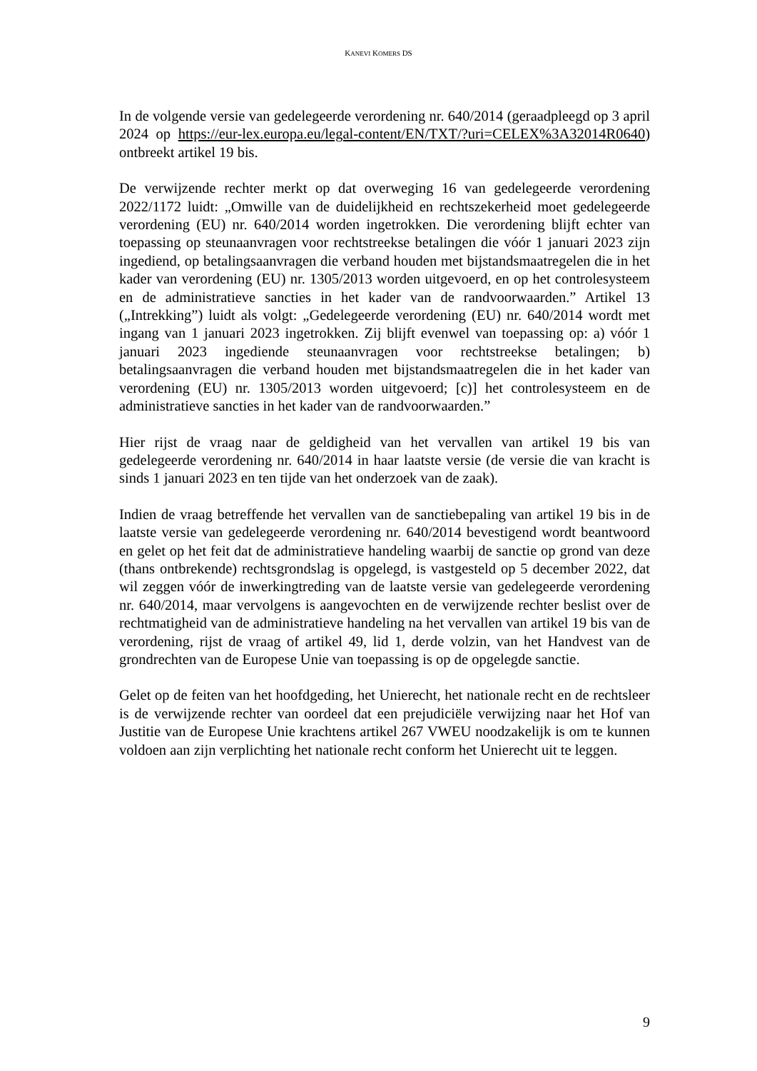KANEVI KOMERS DS
In de volgende versie van gedelegeerde verordening nr. 640/2014 (geraadpleegd op 3 april 2024 op https://eur-lex.europa.eu/legal-content/EN/TXT/?uri=CELEX%3A32014R0640) ontbreekt artikel 19 bis.
De verwijzende rechter merkt op dat overweging 16 van gedelegeerde verordening 2022/1172 luidt: „Omwille van de duidelijkheid en rechtszekerheid moet gedelegeerde verordening (EU) nr. 640/2014 worden ingetrokken. Die verordening blijft echter van toepassing op steunaanvragen voor rechtstreekse betalingen die vóór 1 januari 2023 zijn ingediend, op betalingsaanvragen die verband houden met bijstandsmaatregelen die in het kader van verordening (EU) nr. 1305/2013 worden uitgevoerd, en op het controlesysteem en de administratieve sancties in het kader van de randvoorwaarden.” Artikel 13 („Intrekking”) luidt als volgt: „Gedelegeerde verordening (EU) nr. 640/2014 wordt met ingang van 1 januari 2023 ingetrokken. Zij blijft evenwel van toepassing op: a) vóór 1 januari 2023 ingediende steunaanvragen voor rechtstreekse betalingen; b) betalingsaanvragen die verband houden met bijstandsmaatregelen die in het kader van verordening (EU) nr. 1305/2013 worden uitgevoerd; [c)] het controlesysteem en de administratieve sancties in het kader van de randvoorwaarden.”
Hier rijst de vraag naar de geldigheid van het vervallen van artikel 19 bis van gedelegeerde verordening nr. 640/2014 in haar laatste versie (de versie die van kracht is sinds 1 januari 2023 en ten tijde van het onderzoek van de zaak).
Indien de vraag betreffende het vervallen van de sanctiebepaling van artikel 19 bis in de laatste versie van gedelegeerde verordening nr. 640/2014 bevestigend wordt beantwoord en gelet op het feit dat de administratieve handeling waarbij de sanctie op grond van deze (thans ontbrekende) rechtsgrondslag is opgelegd, is vastgesteld op 5 december 2022, dat wil zeggen vóór de inwerkingtreding van de laatste versie van gedelegeerde verordening nr. 640/2014, maar vervolgens is aangevochten en de verwijzende rechter beslist over de rechtmatigheid van de administratieve handeling na het vervallen van artikel 19 bis van de verordening, rijst de vraag of artikel 49, lid 1, derde volzin, van het Handvest van de grondrechten van de Europese Unie van toepassing is op de opgelegde sanctie.
Gelet op de feiten van het hoofdgeding, het Unierecht, het nationale recht en de rechtsleer is de verwijzende rechter van oordeel dat een prejudiciële verwijzing naar het Hof van Justitie van de Europese Unie krachtens artikel 267 VWEU noodzakelijk is om te kunnen voldoen aan zijn verplichting het nationale recht conform het Unierecht uit te leggen.
9